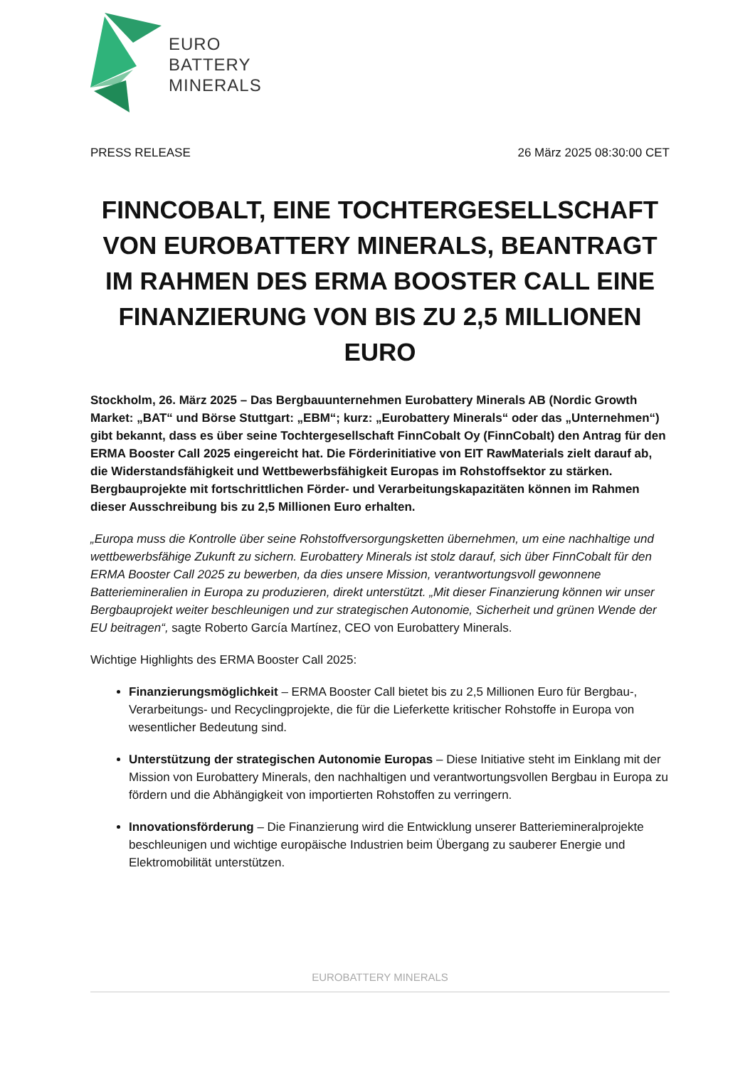EURO
BATTERY
MINERALS
PRESS RELEASE 26 März 2025 08:30:00 CET
FINNCOBALT, EINE TOCHTERGESELLSCHAFT VON EUROBATTERY MINERALS, BEANTRAGT IM RAHMEN DES ERMA BOOSTER CALL EINE FINANZIERUNG VON BIS ZU 2,5 MILLIONEN EURO
Stockholm, 26. März 2025 – Das Bergbauunternehmen Eurobattery Minerals AB (Nordic Growth Market: „BAT“ und Börse Stuttgart: „EBM“; kurz: „Eurobattery Minerals“ oder das „Unternehmen“) gibt bekannt, dass es über seine Tochtergesellschaft FinnCobalt Oy (FinnCobalt) den Antrag für den ERMA Booster Call 2025 eingereicht hat. Die Förderinitiative von EIT RawMaterials zielt darauf ab, die Widerstandsfähigkeit und Wettbewerbsfähigkeit Europas im Rohstoffsektor zu stärken. Bergbauprojekte mit fortschrittlichen Förder- und Verarbeitungskapazitäten können im Rahmen dieser Ausschreibung bis zu 2,5 Millionen Euro erhalten.
„Europa muss die Kontrolle über seine Rohstoffversorgungsketten übernehmen, um eine nachhaltige und wettbewerbsfähige Zukunft zu sichern. Eurobattery Minerals ist stolz darauf, sich über FinnCobalt für den ERMA Booster Call 2025 zu bewerben, da dies unsere Mission, verantwortungsvoll gewonnene Batteriemineralien in Europa zu produzieren, direkt unterstützt. „Mit dieser Finanzierung können wir unser Bergbauprojekt weiter beschleunigen und zur strategischen Autonomie, Sicherheit und grünen Wende der EU beitragen“, sagte Roberto García Martínez, CEO von Eurobattery Minerals.
Wichtige Highlights des ERMA Booster Call 2025:
Finanzierungsmöglichkeit – ERMA Booster Call bietet bis zu 2,5 Millionen Euro für Bergbau-, Verarbeitungs- und Recyclingprojekte, die für die Lieferkette kritischer Rohstoffe in Europa von wesentlicher Bedeutung sind.
Unterstützung der strategischen Autonomie Europas – Diese Initiative steht im Einklang mit der Mission von Eurobattery Minerals, den nachhaltigen und verantwortungsvollen Bergbau in Europa zu fördern und die Abhängigkeit von importierten Rohstoffen zu verringern.
Innovationsförderung – Die Finanzierung wird die Entwicklung unserer Batteriemineralprojekte beschleunigen und wichtige europäische Industrien beim Übergang zu sauberer Energie und Elektromobilität unterstützen.
EUROBATTERY MINERALS